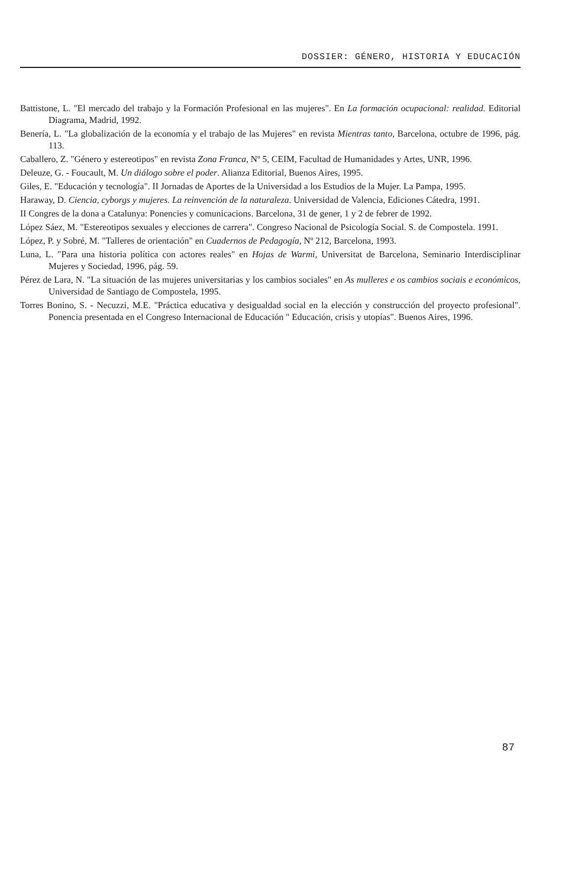DOSSIER: GÉNERO, HISTORIA Y EDUCACIÓN
Battistone, L. "El mercado del trabajo y la Formación Profesional en las mujeres". En La formación ocupacional: realidad. Editorial Diagrama, Madrid, 1992.
Benería, L. "La globalización de la economía y el trabajo de las Mujeres" en revista Mientras tanto, Barcelona, octubre de 1996, pág. 113.
Caballero, Z. "Género y estereotipos" en revista Zona Franca, Nº 5, CEIM, Facultad de Humanidades y Artes, UNR, 1996.
Deleuze, G. - Foucault, M. Un diálogo sobre el poder. Alianza Editorial, Buenos Aires, 1995.
Giles, E. "Educación y tecnología". II Jornadas de Aportes de la Universidad a los Estudios de la Mujer. La Pampa, 1995.
Haraway, D. Ciencia, cyborgs y mujeres. La reinvención de la naturaleza. Universidad de Valencia, Ediciones Cátedra, 1991.
II Congres de la dona a Catalunya: Ponencies y comunicacions. Barcelona, 31 de gener, 1 y 2 de febrer de 1992.
López Sáez, M. "Estereotipos sexuales y elecciones de carrera". Congreso Nacional de Psicología Social. S. de Compostela. 1991.
López, P. y Sobré, M. "Talleres de orientación" en Cuadernos de Pedagogía, Nº 212, Barcelona, 1993.
Luna, L. "Para una historia política con actores reales" en Hojas de Warmi, Universitat de Barcelona, Seminario Interdisciplinar Mujeres y Sociedad, 1996, pág. 59.
Pérez de Lara, N. "La situación de las mujeres universitarias y los cambios sociales" en As mulleres e os cambios sociais e económicos, Universidad de Santiago de Compostela, 1995.
Torres Bonino, S. - Necuzzi, M.E. "Práctica educativa y desigualdad social en la elección y construcción del proyecto profesional". Ponencia presentada en el Congreso Internacional de Educación " Educación, crisis y utopías". Buenos Aires, 1996.
87